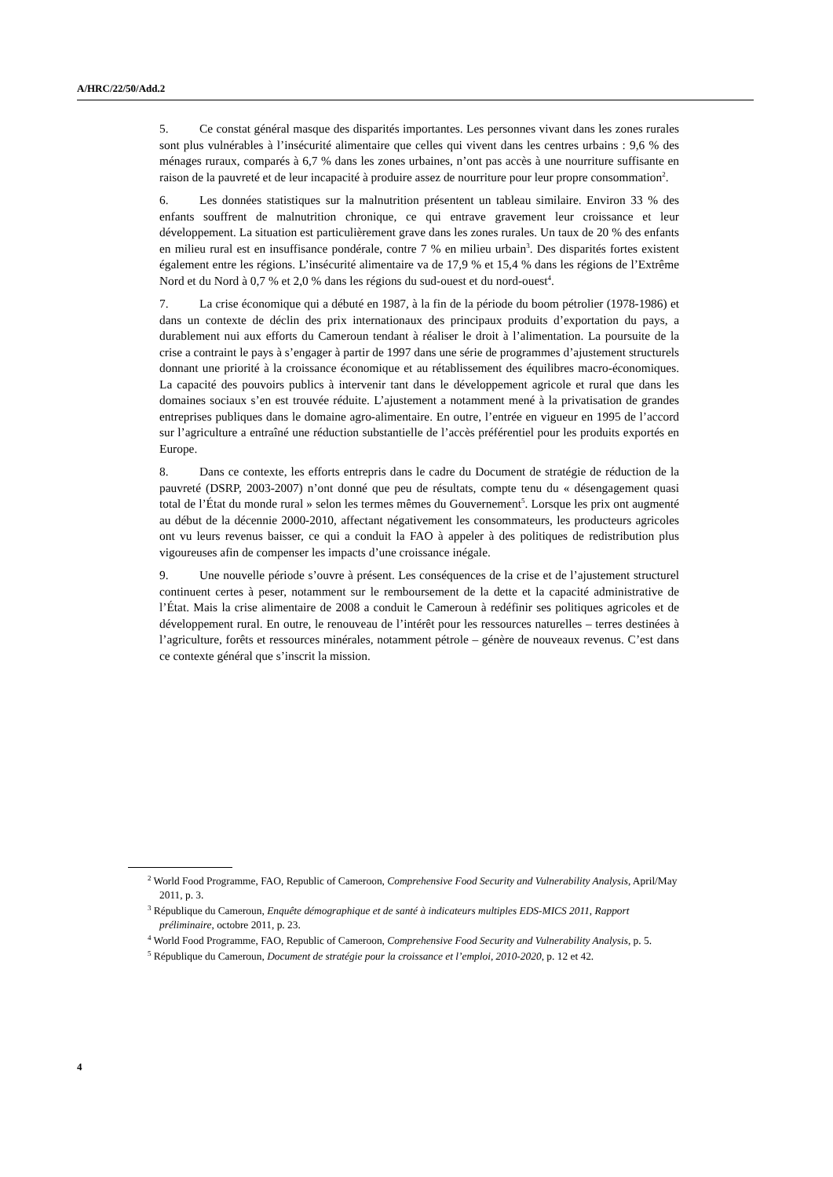A/HRC/22/50/Add.2
5. Ce constat général masque des disparités importantes. Les personnes vivant dans les zones rurales sont plus vulnérables à l’insécurité alimentaire que celles qui vivent dans les centres urbains : 9,6 % des ménages ruraux, comparés à 6,7 % dans les zones urbaines, n’ont pas accès à une nourriture suffisante en raison de la pauvreté et de leur incapacité à produire assez de nourriture pour leur propre consommation<sup>2</sup>.
6. Les données statistiques sur la malnutrition présentent un tableau similaire. Environ 33 % des enfants souffrent de malnutrition chronique, ce qui entrave gravement leur croissance et leur développement. La situation est particulièrement grave dans les zones rurales. Un taux de 20 % des enfants en milieu rural est en insuffisance pondérale, contre 7 % en milieu urbain<sup>3</sup>. Des disparités fortes existent également entre les régions. L’insécurité alimentaire va de 17,9 % et 15,4 % dans les régions de l’Extrême Nord et du Nord à 0,7 % et 2,0 % dans les régions du sud-ouest et du nord-ouest<sup>4</sup>.
7. La crise économique qui a débuté en 1987, à la fin de la période du boom pétrolier (1978-1986) et dans un contexte de déclin des prix internationaux des principaux produits d’exportation du pays, a durablement nui aux efforts du Cameroun tendant à réaliser le droit à l’alimentation. La poursuite de la crise a contraint le pays à s’engager à partir de 1997 dans une série de programmes d’ajustement structurels donnant une priorité à la croissance économique et au rétablissement des équilibres macro-économiques. La capacité des pouvoirs publics à intervenir tant dans le développement agricole et rural que dans les domaines sociaux s’en est trouvée réduite. L’ajustement a notamment mené à la privatisation de grandes entreprises publiques dans le domaine agro-alimentaire. En outre, l’entrée en vigueur en 1995 de l’accord sur l’agriculture a entraîné une réduction substantielle de l’accès préférentiel pour les produits exportés en Europe.
8. Dans ce contexte, les efforts entrepris dans le cadre du Document de stratégie de réduction de la pauvreté (DSRP, 2003-2007) n’ont donné que peu de résultats, compte tenu du « désengagement quasi total de l’État du monde rural » selon les termes mêmes du Gouvernement<sup>5</sup>. Lorsque les prix ont augmenté au début de la décennie 2000-2010, affectant négativement les consommateurs, les producteurs agricoles ont vu leurs revenus baisser, ce qui a conduit la FAO à appeler à des politiques de redistribution plus vigoureuses afin de compenser les impacts d’une croissance inégale.
9. Une nouvelle période s’ouvre à présent. Les conséquences de la crise et de l’ajustement structurel continuent certes à peser, notamment sur le remboursement de la dette et la capacité administrative de l’État. Mais la crise alimentaire de 2008 a conduit le Cameroun à redéfinir ses politiques agricoles et de développement rural. En outre, le renouveau de l’intérêt pour les ressources naturelles – terres destinées à l’agriculture, forêts et ressources minérales, notamment pétrole – génère de nouveaux revenus. C’est dans ce contexte général que s’inscrit la mission.
<sup>2</sup> World Food Programme, FAO, Republic of Cameroon, Comprehensive Food Security and Vulnerability Analysis, April/May 2011, p. 3.
<sup>3</sup> République du Cameroun, Enquête démographique et de santé à indicateurs multiples EDS-MICS 2011, Rapport préliminaire, octobre 2011, p. 23.
<sup>4</sup> World Food Programme, FAO, Republic of Cameroon, Comprehensive Food Security and Vulnerability Analysis, p. 5.
<sup>5</sup> République du Cameroun, Document de stratégie pour la croissance et l’emploi, 2010-2020, p. 12 et 42.
4